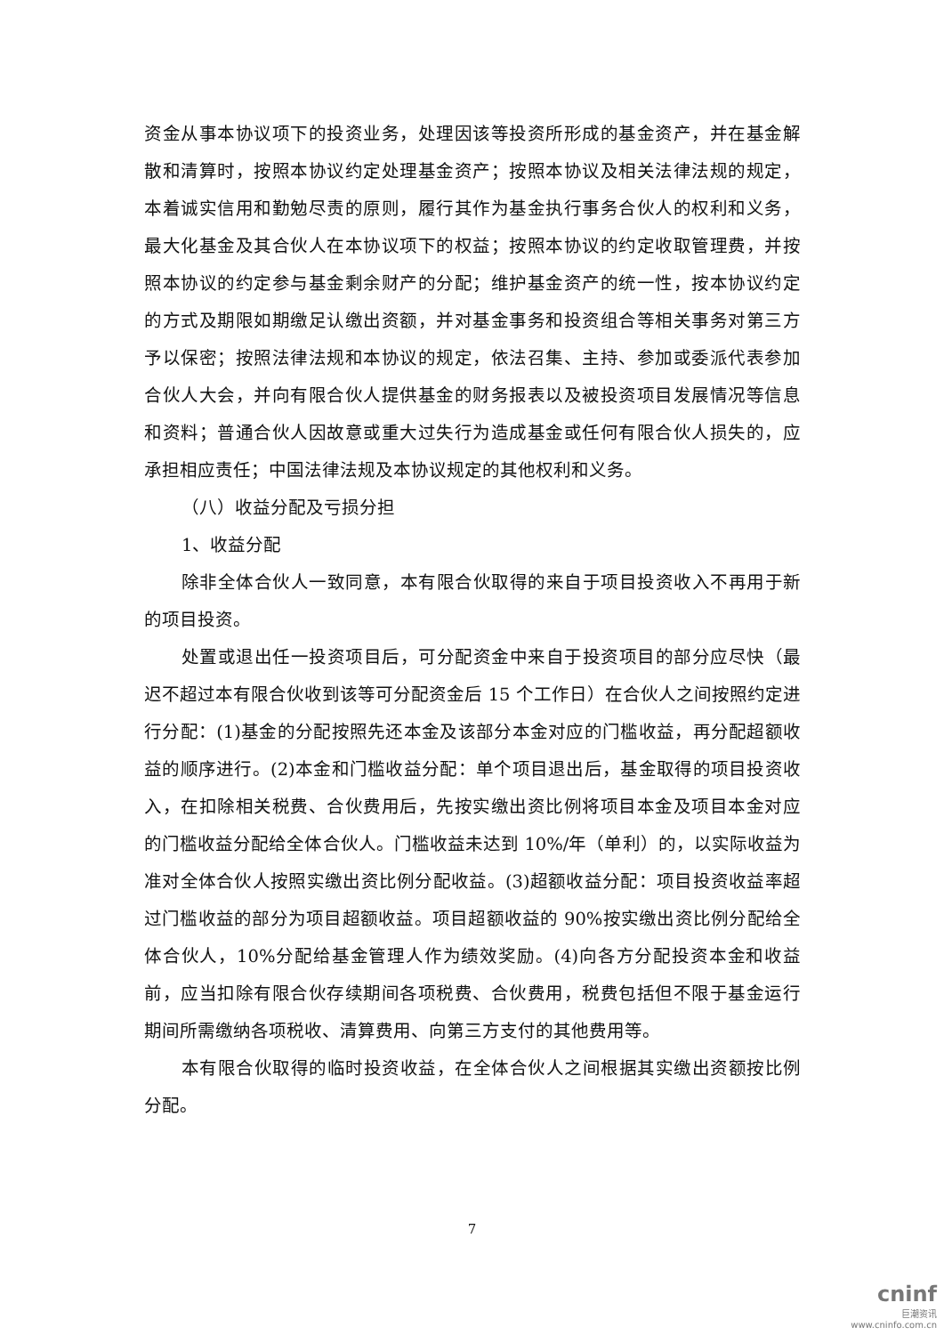资金从事本协议项下的投资业务，处理因该等投资所形成的基金资产，并在基金解散和清算时，按照本协议约定处理基金资产；按照本协议及相关法律法规的规定，本着诚实信用和勤勉尽责的原则，履行其作为基金执行事务合伙人的权利和义务，最大化基金及其合伙人在本协议项下的权益；按照本协议的约定收取管理费，并按照本协议的约定参与基金剩余财产的分配；维护基金资产的统一性，按本协议约定的方式及期限如期缴足认缴出资额，并对基金事务和投资组合等相关事务对第三方予以保密；按照法律法规和本协议的规定，依法召集、主持、参加或委派代表参加合伙人大会，并向有限合伙人提供基金的财务报表以及被投资项目发展情况等信息和资料；普通合伙人因故意或重大过失行为造成基金或任何有限合伙人损失的，应承担相应责任；中国法律法规及本协议规定的其他权利和义务。
（八）收益分配及亏损分担
1、收益分配
除非全体合伙人一致同意，本有限合伙取得的来自于项目投资收入不再用于新的项目投资。
处置或退出任一投资项目后，可分配资金中来自于投资项目的部分应尽快（最迟不超过本有限合伙收到该等可分配资金后 15 个工作日）在合伙人之间按照约定进行分配：(1)基金的分配按照先还本金及该部分本金对应的门槛收益，再分配超额收益的顺序进行。(2)本金和门槛收益分配：单个项目退出后，基金取得的项目投资收入，在扣除相关税费、合伙费用后，先按实缴出资比例将项目本金及项目本金对应的门槛收益分配给全体合伙人。门槛收益未达到 10%/年（单利）的，以实际收益为准对全体合伙人按照实缴出资比例分配收益。(3)超额收益分配：项目投资收益率超过门槛收益的部分为项目超额收益。项目超额收益的 90%按实缴出资比例分配给全体合伙人，10%分配给基金管理人作为绩效奖励。(4)向各方分配投资本金和收益前，应当扣除有限合伙存续期间各项税费、合伙费用，税费包括但不限于基金运行期间所需缴纳各项税收、清算费用、向第三方支付的其他费用等。
本有限合伙取得的临时投资收益，在全体合伙人之间根据其实缴出资额按比例分配。
7
cninf
巨潮资讯
www.cninfo.com.cn